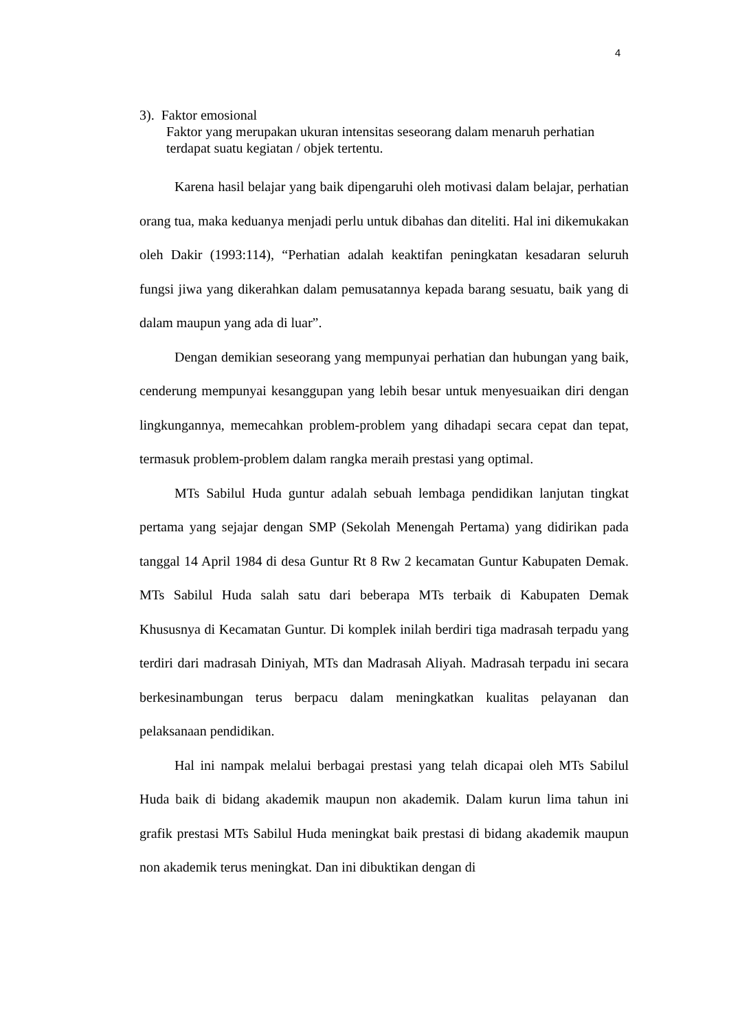4
3). Faktor emosional
Faktor yang merupakan ukuran intensitas seseorang dalam menaruh perhatian terdapat suatu kegiatan / objek tertentu.
Karena hasil belajar yang baik dipengaruhi oleh motivasi dalam belajar, perhatian orang tua, maka keduanya menjadi perlu untuk dibahas dan diteliti. Hal ini dikemukakan oleh Dakir (1993:114), “Perhatian adalah keaktifan peningkatan kesadaran seluruh fungsi jiwa yang dikerahkan dalam pemusatannya kepada barang sesuatu, baik yang di dalam maupun yang ada di luar”.
Dengan demikian seseorang yang mempunyai perhatian dan hubungan yang baik, cenderung mempunyai kesanggupan yang lebih besar untuk menyesuaikan diri dengan lingkungannya, memecahkan problem-problem yang dihadapi secara cepat dan tepat, termasuk problem-problem dalam rangka meraih prestasi yang optimal.
MTs Sabilul Huda guntur adalah sebuah lembaga pendidikan lanjutan tingkat pertama yang sejajar dengan SMP (Sekolah Menengah Pertama) yang didirikan pada tanggal 14 April 1984 di desa Guntur Rt 8 Rw 2 kecamatan Guntur Kabupaten Demak. MTs Sabilul Huda salah satu dari beberapa MTs terbaik di Kabupaten Demak Khususnya di Kecamatan Guntur. Di komplek inilah berdiri tiga madrasah terpadu yang terdiri dari madrasah Diniyah, MTs dan Madrasah Aliyah. Madrasah terpadu ini secara berkesinambungan terus berpacu dalam meningkatkan kualitas pelayanan dan pelaksanaan pendidikan.
Hal ini nampak melalui berbagai prestasi yang telah dicapai oleh MTs Sabilul Huda baik di bidang akademik maupun non akademik. Dalam kurun lima tahun ini grafik prestasi MTs Sabilul Huda meningkat baik prestasi di bidang akademik maupun non akademik terus meningkat. Dan ini dibuktikan dengan di